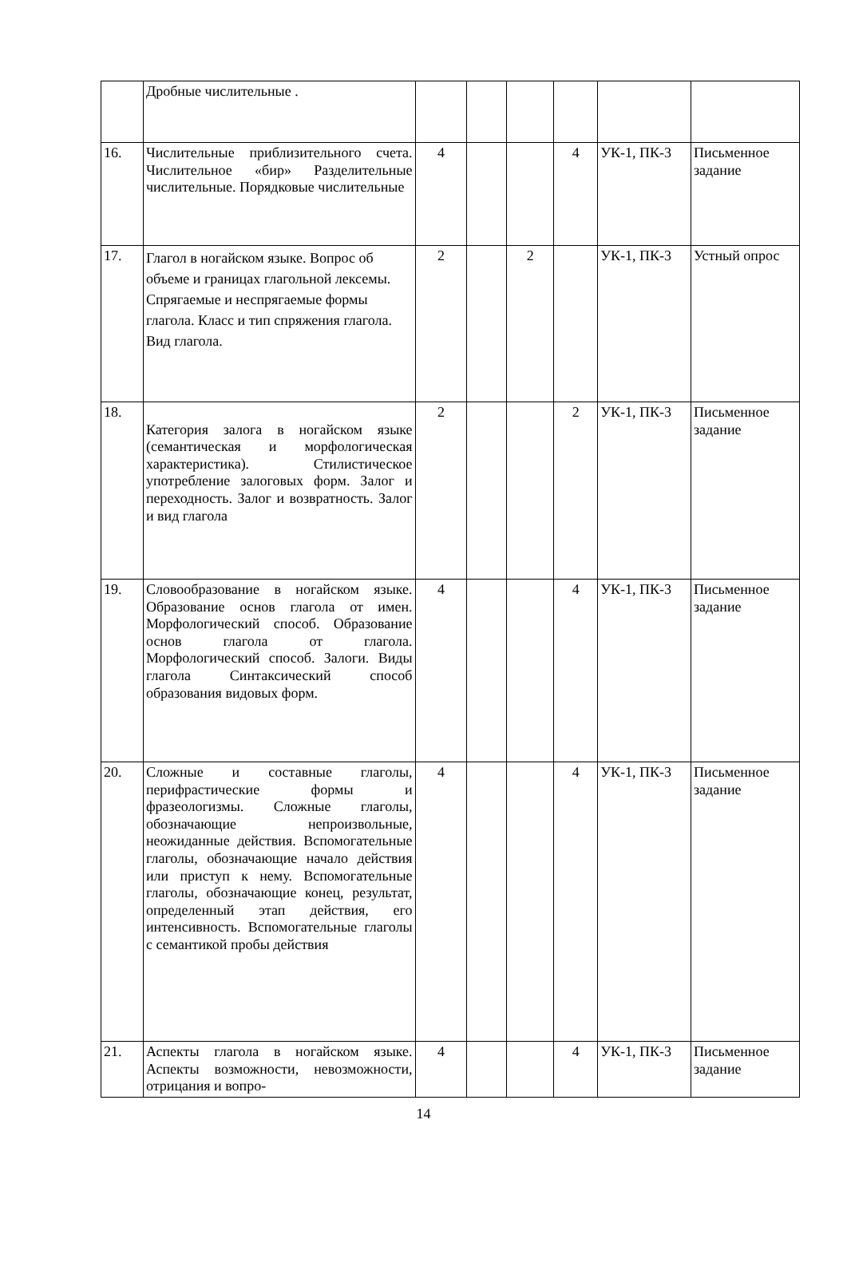| | Дробные числительные . | | | | | | |
| 16. | Числительные приблизительного счета. Числительное «бир» Разделительные числительные. Порядковые числительные | 4 | | | 4 | УК-1, ПК-3 | Письменное задание |
| 17. | Глагол в ногайском языке. Вопрос об объеме и границах глагольной лексемы. Спрягаемые и неспрягаемые формы глагола. Класс и тип спряжения глагола. Вид глагола. | 2 | | 2 | | УК-1, ПК-3 | Устный опрос |
| 18. | Категория залога в ногайском языке (семантическая и морфологическая характеристика). Стилистическое употребление залоговых форм. Залог и переходность. Залог и возвратность. Залог и вид глагола | 2 | | | 2 | УК-1, ПК-3 | Письменное задание |
| 19. | Словообразование в ногайском языке. Образование основ глагола от имен. Морфологический способ. Образование основ глагола от глагола. Морфологический способ. Залоги. Виды глагола Синтаксический способ образования видовых форм. | 4 | | | 4 | УК-1, ПК-3 | Письменное задание |
| 20. | Сложные и составные глаголы, перифрастические формы и фразеологизмы. Сложные глаголы, обозначающие непроизвольные, неожиданные действия. Вспомогательные глаголы, обозначающие начало действия или приступ к нему. Вспомогательные глаголы, обозначающие конец, результат, определенный этап действия, его интенсивность. Вспомогательные глаголы с семантикой пробы действия | 4 | | | 4 | УК-1, ПК-3 | Письменное задание |
| 21. | Аспекты глагола в ногайском языке. Аспекты возможности, невозможности, отрицания и вопро- | 4 | | | 4 | УК-1, ПК-3 | Письменное задание |
14